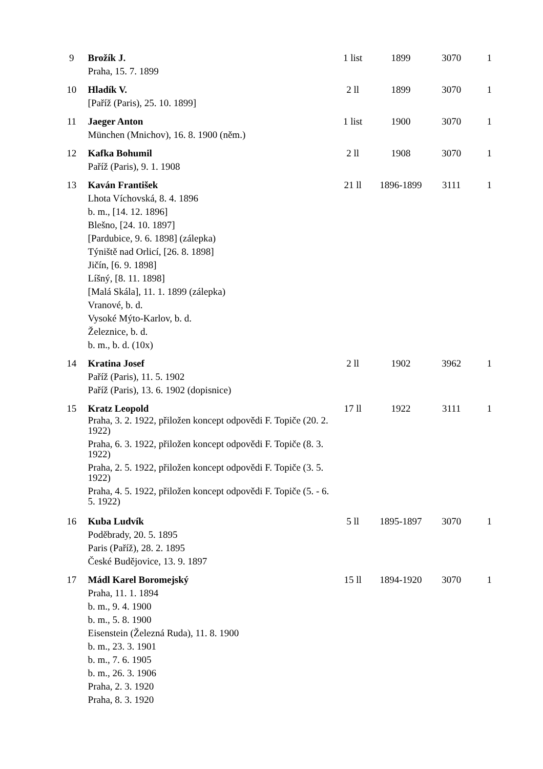| 9 | Brožík J. Praha, 15. 7. 1899 | 1 list | 1899 | 3070 | 1 |
| 10 | Hladík V. [Paříž (Paris), 25. 10. 1899] | 2 ll | 1899 | 3070 | 1 |
| 11 | Jaeger Anton München (Mnichov), 16. 8. 1900 (něm.) | 1 list | 1900 | 3070 | 1 |
| 12 | Kafka Bohumil Paříž (Paris), 9. 1. 1908 | 2 ll | 1908 | 3070 | 1 |
| 13 | Kaván František Lhota Víchovská, 8. 4. 1896 b. m., [14. 12. 1896] Blešno, [24. 10. 1897] [Pardubice, 9. 6. 1898] (zálepka) Týniště nad Orlicí, [26. 8. 1898] Jičín, [6. 9. 1898] Líšný, [8. 11. 1898] [Malá Skála], 11. 1. 1899 (zálepka) Vranové, b. d. Vysoké Mýto-Karlov, b. d. Železnice, b. d. b. m., b. d. (10x) | 21 ll | 1896-1899 | 3111 | 1 |
| 14 | Kratina Josef Paříž (Paris), 11. 5. 1902 Paříž (Paris), 13. 6. 1902 (dopisnice) | 2 ll | 1902 | 3962 | 1 |
| 15 | Kratz Leopold Praha, 3. 2. 1922, přiložen koncept odpovědi F. Topiče (20. 2. 1922) Praha, 6. 3. 1922, přiložen koncept odpovědi F. Topiče (8. 3. 1922) Praha, 2. 5. 1922, přiložen koncept odpovědi F. Topiče (3. 5. 1922) Praha, 4. 5. 1922, přiložen koncept odpovědi F. Topiče (5. - 6. 5. 1922) | 17 ll | 1922 | 3111 | 1 |
| 16 | Kuba Ludvík Poděbrady, 20. 5. 1895 Paris (Paříž), 28. 2. 1895 České Budějovice, 13. 9. 1897 | 5 ll | 1895-1897 | 3070 | 1 |
| 17 | Mádl Karel Boromejský Praha, 11. 1. 1894 b. m., 9. 4. 1900 b. m., 5. 8. 1900 Eisenstein (Železná Ruda), 11. 8. 1900 b. m., 23. 3. 1901 b. m., 7. 6. 1905 b. m., 26. 3. 1906 Praha, 2. 3. 1920 Praha, 8. 3. 1920 | 15 ll | 1894-1920 | 3070 | 1 |